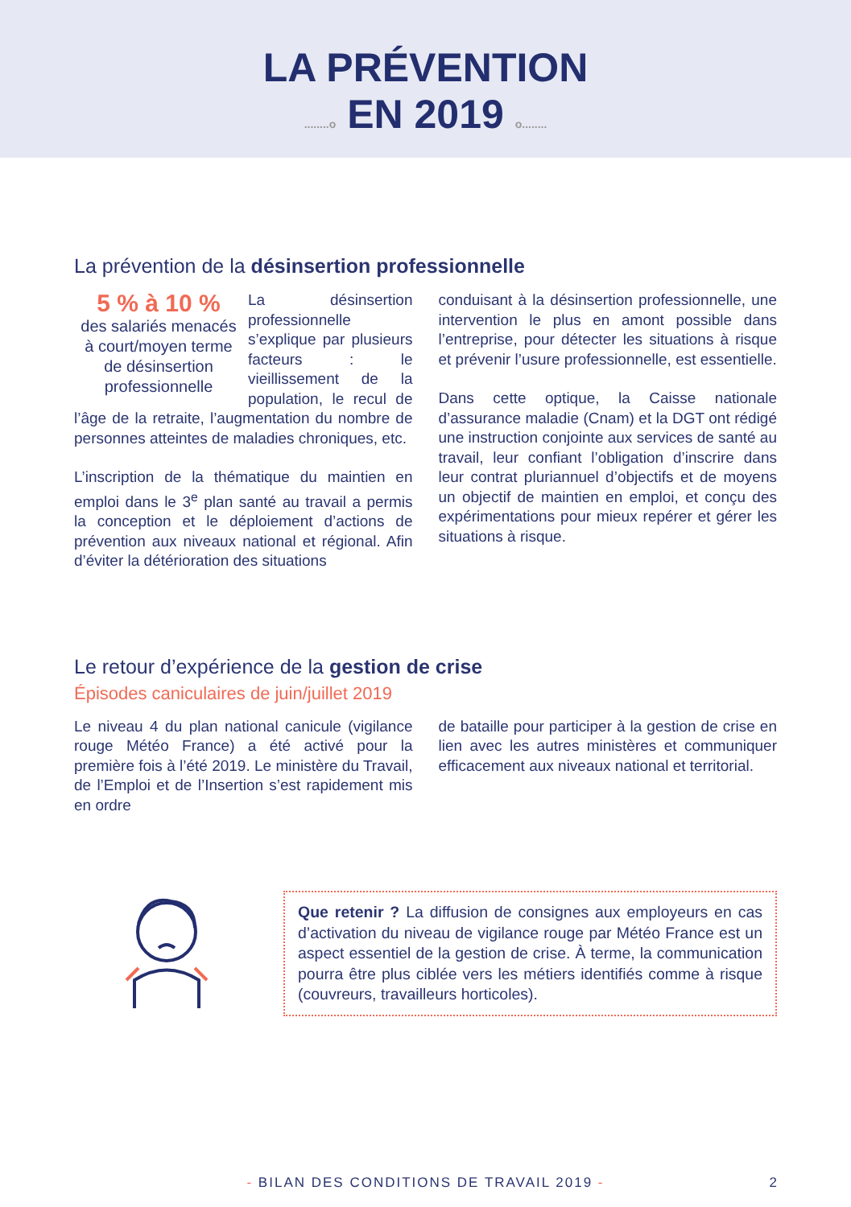LA PRÉVENTION
........o EN 2019 o........
La prévention de la désinsertion professionnelle
5 % à 10 %
des salariés menacés à court/moyen terme de désinsertion professionnelle
La désinsertion professionnelle s’explique par plusieurs facteurs : le vieillissement de la population, le recul de l’âge de la retraite, l’augmentation du nombre de personnes atteintes de maladies chroniques, etc.
L’inscription de la thématique du maintien en emploi dans le 3<sup>e</sup> plan santé au travail a permis la conception et le déploiement d’actions de prévention aux niveaux national et régional. Afin d’éviter la détérioration des situations
conduisant à la désinsertion professionnelle, une intervention le plus en amont possible dans l’entreprise, pour détecter les situations à risque et prévenir l’usure professionnelle, est essentielle.
Dans cette optique, la Caisse nationale d’assurance maladie (Cnam) et la DGT ont rédigé une instruction conjointe aux services de santé au travail, leur confiant l’obligation d’inscrire dans leur contrat pluriannuel d’objectifs et de moyens un objectif de maintien en emploi, et conçu des expérimentations pour mieux repérer et gérer les situations à risque.
Le retour d’expérience de la gestion de crise
Épisodes caniculaires de juin/juillet 2019
Le niveau 4 du plan national canicule (vigilance rouge Météo France) a été activé pour la première fois à l’été 2019. Le ministère du Travail, de l’Emploi et de l’Insertion s’est rapidement mis en ordre
de bataille pour participer à la gestion de crise en lien avec les autres ministères et communiquer efficacement aux niveaux national et territorial.
Que retenir ? La diffusion de consignes aux employeurs en cas d’activation du niveau de vigilance rouge par Météo France est un aspect essentiel de la gestion de crise. À terme, la communication pourra être plus ciblée vers les métiers identifiés comme à risque (couvreurs, travailleurs horticoles).
- BILAN DES CONDITIONS DE TRAVAIL 2019 - 2